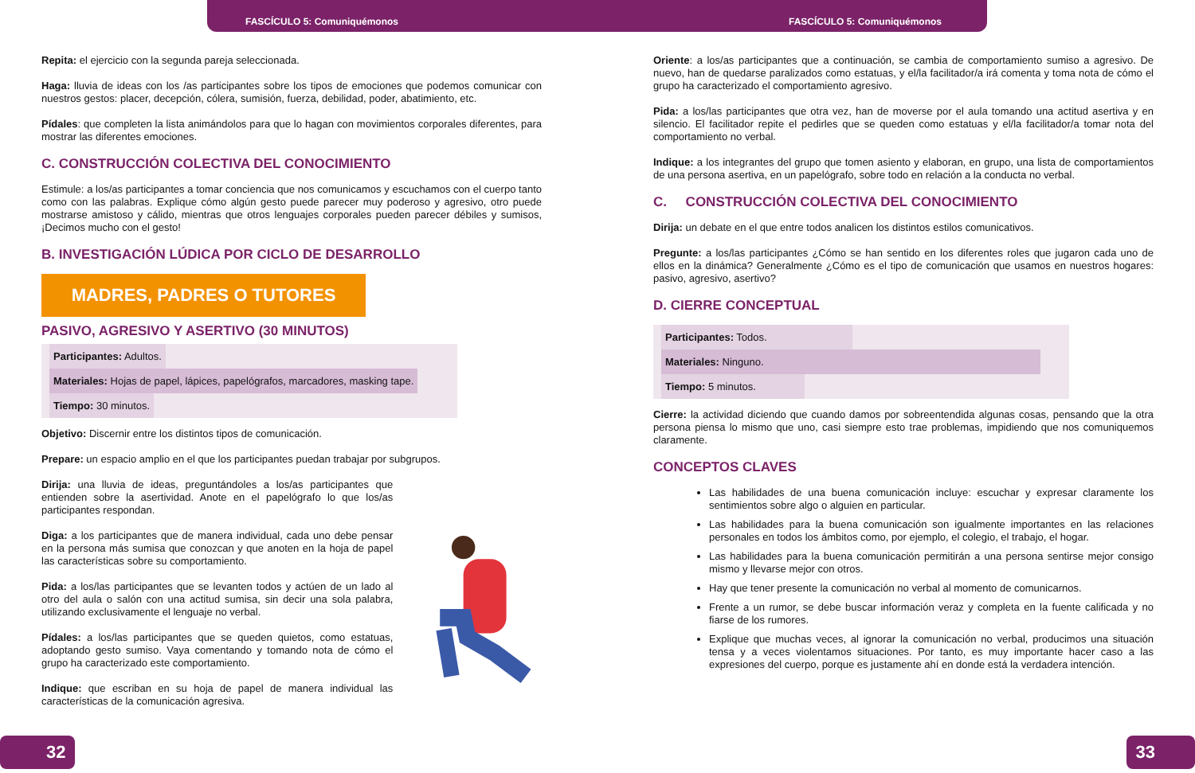FASCÍCULO 5: Comuniquémonos FASCÍCULO 5: Comuniquémonos
Repita: el ejercicio con la segunda pareja seleccionada.
Haga: lluvia de ideas con los /as participantes sobre los tipos de emociones que podemos comunicar con nuestros gestos: placer, decepción, cólera, sumisión, fuerza, debilidad, poder, abatimiento, etc.
Pídales: que completen la lista animándolos para que lo hagan con movimientos corporales diferentes, para mostrar las diferentes emociones.
C. CONSTRUCCIÓN COLECTIVA DEL CONOCIMIENTO
Estimule: a los/as participantes a tomar conciencia que nos comunicamos y escuchamos con el cuerpo tanto como con las palabras. Explique cómo algún gesto puede parecer muy poderoso y agresivo, otro puede mostrarse amistoso y cálido, mientras que otros lenguajes corporales pueden parecer débiles y sumisos, ¡Decimos mucho con el gesto!
B. INVESTIGACIÓN LÚDICA POR CICLO DE DESARROLLO
MADRES, PADRES O TUTORES
PASIVO, AGRESIVO Y ASERTIVO (30 MINUTOS)
Participantes: Adultos.
Materiales: Hojas de papel, lápices, papelógrafos, marcadores, masking tape.
Tiempo: 30 minutos.
Objetivo: Discernir entre los distintos tipos de comunicación.
Prepare: un espacio amplio en el que los participantes puedan trabajar por subgrupos.
Dirija: una lluvia de ideas, preguntándoles a los/as participantes que entienden sobre la asertividad. Anote en el papelógrafo lo que los/as participantes respondan.
Diga: a los participantes que de manera individual, cada uno debe pensar en la persona más sumisa que conozcan y que anoten en la hoja de papel las características sobre su comportamiento.
Pida: a los/las participantes que se levanten todos y actúen de un lado al otro del aula o salón con una actitud sumisa, sin decir una sola palabra, utilizando exclusivamente el lenguaje no verbal.
Pídales: a los/las participantes que se queden quietos, como estatuas, adoptando gesto sumiso. Vaya comentando y tomando nota de cómo el grupo ha caracterizado este comportamiento.
Indique: que escriban en su hoja de papel de manera individual las características de la comunicación agresiva.
Oriente: a los/as participantes que a continuación, se cambia de comportamiento sumiso a agresivo. De nuevo, han de quedarse paralizados como estatuas, y el/la facilitador/a irá comenta y toma nota de cómo el grupo ha caracterizado el comportamiento agresivo.
Pida: a los/las participantes que otra vez, han de moverse por el aula tomando una actitud asertiva y en silencio. El facilitador repite el pedirles que se queden como estatuas y el/la facilitador/a tomar nota del comportamiento no verbal.
Indique: a los integrantes del grupo que tomen asiento y elaboran, en grupo, una lista de comportamientos de una persona asertiva, en un papelógrafo, sobre todo en relación a la conducta no verbal.
C. CONSTRUCCIÓN COLECTIVA DEL CONOCIMIENTO
Dirija: un debate en el que entre todos analicen los distintos estilos comunicativos.
Pregunte: a los/las participantes ¿Cómo se han sentido en los diferentes roles que jugaron cada uno de ellos en la dinámica? Generalmente ¿Cómo es el tipo de comunicación que usamos en nuestros hogares: pasivo, agresivo, asertivo?
D. CIERRE CONCEPTUAL
Participantes: Todos.
Materiales: Ninguno.
Tiempo: 5 minutos.
Cierre: la actividad diciendo que cuando damos por sobreentendida algunas cosas, pensando que la otra persona piensa lo mismo que uno, casi siempre esto trae problemas, impidiendo que nos comuniquemos claramente.
CONCEPTOS CLAVES
Las habilidades de una buena comunicación incluye: escuchar y expresar claramente los sentimientos sobre algo o alguien en particular.
Las habilidades para la buena comunicación son igualmente importantes en las relaciones personales en todos los ámbitos como, por ejemplo, el colegio, el trabajo, el hogar.
Las habilidades para la buena comunicación permitirán a una persona sentirse mejor consigo mismo y llevarse mejor con otros.
Hay que tener presente la comunicación no verbal al momento de comunicarnos.
Frente a un rumor, se debe buscar información veraz y completa en la fuente calificada y no fiarse de los rumores.
Explique que muchas veces, al ignorar la comunicación no verbal, producimos una situación tensa y a veces violentamos situaciones. Por tanto, es muy importante hacer caso a las expresiones del cuerpo, porque es justamente ahí en donde está la verdadera intención.
32 33